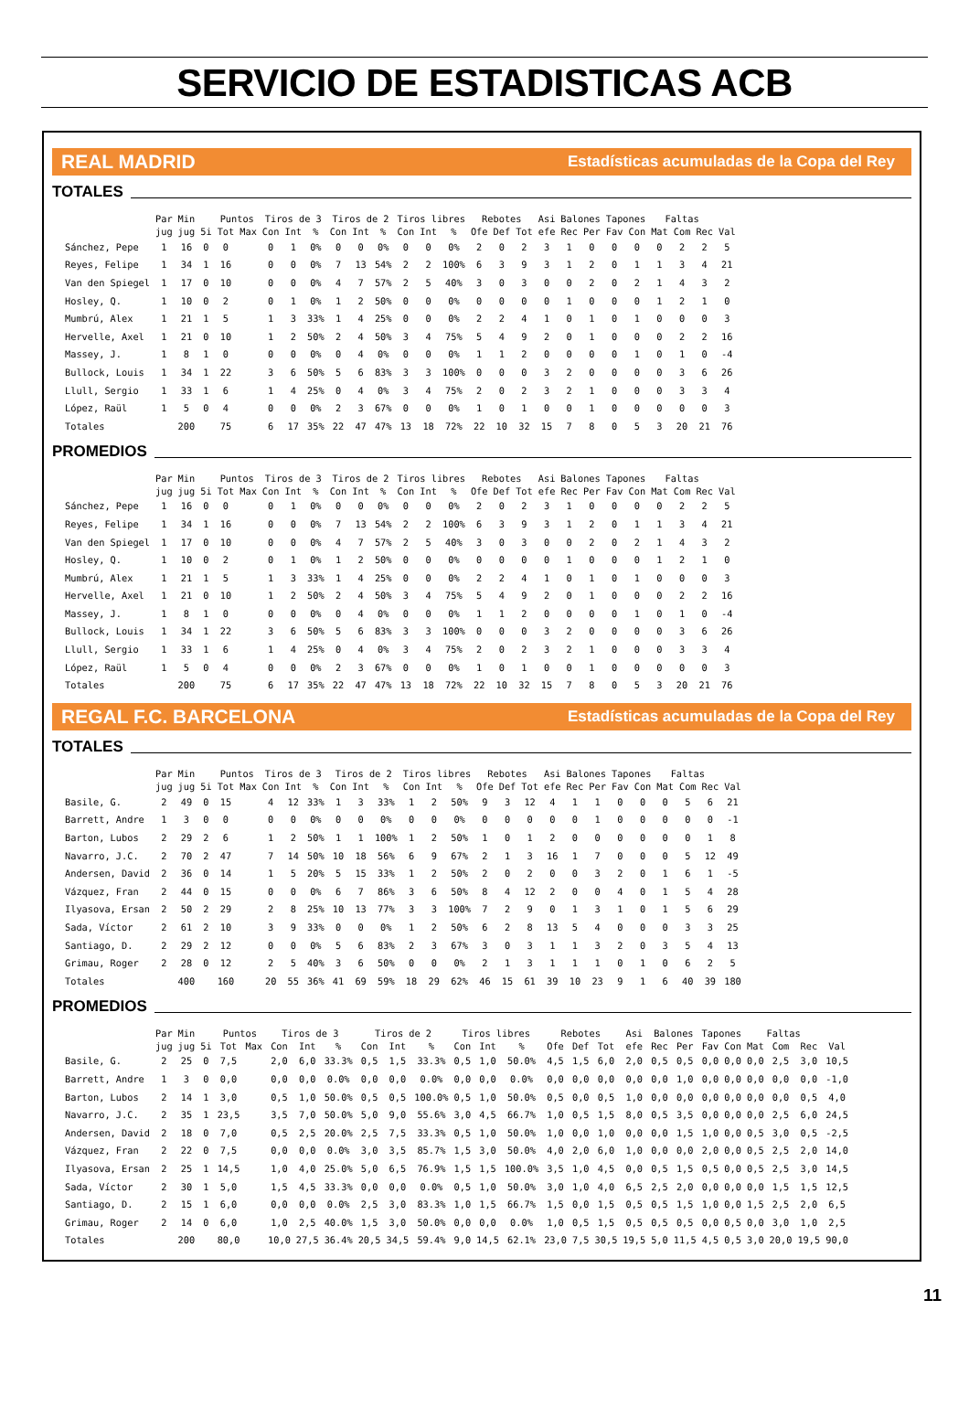SERVICIO DE ESTADISTICAS ACB
REAL MADRID Estadísticas acumuladas de la Copa del Rey
TOTALES
| | Par | Min | | Puntos | | Tiros de 3 | | | Tiros de 2 | | | Tiros libres | | | Rebotes | | | Asi | Balones | | Tapones | | Faltas | | | |
| --- | --- | --- | --- | --- | --- | --- | --- | --- | --- | --- | --- | --- | --- | --- | --- | --- | --- | --- | --- | --- | --- | --- | --- | --- | --- | --- |
| | jug | jug | 5i | Tot | Max | Con | Int | % | Con | Int | % | Con | Int | % | Ofe | Def | Tot | efe | Rec | Per | Fav | Con | Mat | Com | Rec | Val |
| Sánchez, Pepe | 1 | 16 | 0 | 0 | | 0 | 1 | 0% | 0 | 0 | 0% | 0 | 0 | 0% | 2 | 0 | 2 | 3 | 1 | 0 | 0 | 0 | 0 | 2 | 2 | 5 |
| Reyes, Felipe | 1 | 34 | 1 | 16 | | 0 | 0 | 0% | 7 | 13 | 54% | 2 | 2 | 100% | 6 | 3 | 9 | 3 | 1 | 2 | 0 | 1 | 1 | 3 | 4 | 21 |
| Van den Spiegel | 1 | 17 | 0 | 10 | | 0 | 0 | 0% | 4 | 7 | 57% | 2 | 5 | 40% | 3 | 0 | 3 | 0 | 0 | 2 | 0 | 2 | 1 | 4 | 3 | 2 |
| Hosley, Q. | 1 | 10 | 0 | 2 | | 0 | 1 | 0% | 1 | 2 | 50% | 0 | 0 | 0% | 0 | 0 | 0 | 0 | 1 | 0 | 0 | 0 | 1 | 2 | 1 | 0 |
| Mumbrú, Alex | 1 | 21 | 1 | 5 | | 1 | 3 | 33% | 1 | 4 | 25% | 0 | 0 | 0% | 2 | 2 | 4 | 1 | 0 | 1 | 0 | 1 | 0 | 0 | 0 | 3 |
| Hervelle, Axel | 1 | 21 | 0 | 10 | | 1 | 2 | 50% | 2 | 4 | 50% | 3 | 4 | 75% | 5 | 4 | 9 | 2 | 0 | 1 | 0 | 0 | 0 | 2 | 2 | 16 |
| Massey, J. | 1 | 8 | 1 | 0 | | 0 | 0 | 0% | 0 | 4 | 0% | 0 | 0 | 0% | 1 | 1 | 2 | 0 | 0 | 0 | 0 | 1 | 0 | 1 | 0 | -4 |
| Bullock, Louis | 1 | 34 | 1 | 22 | | 3 | 6 | 50% | 5 | 6 | 83% | 3 | 3 | 100% | 0 | 0 | 0 | 3 | 2 | 0 | 0 | 0 | 0 | 3 | 6 | 26 |
| Llull, Sergio | 1 | 33 | 1 | 6 | | 1 | 4 | 25% | 0 | 4 | 0% | 3 | 4 | 75% | 2 | 0 | 2 | 3 | 2 | 1 | 0 | 0 | 0 | 3 | 3 | 4 |
| López, Raül | 1 | 5 | 0 | 4 | | 0 | 0 | 0% | 2 | 3 | 67% | 0 | 0 | 0% | 1 | 0 | 1 | 0 | 0 | 1 | 0 | 0 | 0 | 0 | 0 | 3 |
| Totales | | 200 | | 75 | | 6 | 17 | 35% | 22 | 47 | 47% | 13 | 18 | 72% | 22 | 10 | 32 | 15 | 7 | 8 | 0 | 5 | 3 | 20 | 21 | 76 |
PROMEDIOS
| | Par | Min | | Puntos | | Tiros de 3 | | | Tiros de 2 | | | Tiros libres | | | Rebotes | | | Asi | Balones | | Tapones | | Faltas | | | |
| --- | --- | --- | --- | --- | --- | --- | --- | --- | --- | --- | --- | --- | --- | --- | --- | --- | --- | --- | --- | --- | --- | --- | --- | --- | --- | --- |
| | jug | jug | 5i | Tot | Max | Con | Int | % | Con | Int | % | Con | Int | % | Ofe | Def | Tot | efe | Rec | Per | Fav | Con | Mat | Com | Rec | Val |
| Sánchez, Pepe | 1 | 16 | 0 | 0 | | 0 | 1 | 0% | 0 | 0 | 0% | 0 | 0 | 0% | 2 | 0 | 2 | 3 | 1 | 0 | 0 | 0 | 0 | 2 | 2 | 5 |
| Reyes, Felipe | 1 | 34 | 1 | 16 | | 0 | 0 | 0% | 7 | 13 | 54% | 2 | 2 | 100% | 6 | 3 | 9 | 3 | 1 | 2 | 0 | 1 | 1 | 3 | 4 | 21 |
| Van den Spiegel | 1 | 17 | 0 | 10 | | 0 | 0 | 0% | 4 | 7 | 57% | 2 | 5 | 40% | 3 | 0 | 3 | 0 | 0 | 2 | 0 | 2 | 1 | 4 | 3 | 2 |
| Hosley, Q. | 1 | 10 | 0 | 2 | | 0 | 1 | 0% | 1 | 2 | 50% | 0 | 0 | 0% | 0 | 0 | 0 | 0 | 1 | 0 | 0 | 0 | 1 | 2 | 1 | 0 |
| Mumbrú, Alex | 1 | 21 | 1 | 5 | | 1 | 3 | 33% | 1 | 4 | 25% | 0 | 0 | 0% | 2 | 2 | 4 | 1 | 0 | 1 | 0 | 1 | 0 | 0 | 0 | 3 |
| Hervelle, Axel | 1 | 21 | 0 | 10 | | 1 | 2 | 50% | 2 | 4 | 50% | 3 | 4 | 75% | 5 | 4 | 9 | 2 | 0 | 1 | 0 | 0 | 0 | 2 | 2 | 16 |
| Massey, J. | 1 | 8 | 1 | 0 | | 0 | 0 | 0% | 0 | 4 | 0% | 0 | 0 | 0% | 1 | 1 | 2 | 0 | 0 | 0 | 0 | 1 | 0 | 1 | 0 | -4 |
| Bullock, Louis | 1 | 34 | 1 | 22 | | 3 | 6 | 50% | 5 | 6 | 83% | 3 | 3 | 100% | 0 | 0 | 0 | 3 | 2 | 0 | 0 | 0 | 0 | 3 | 6 | 26 |
| Llull, Sergio | 1 | 33 | 1 | 6 | | 1 | 4 | 25% | 0 | 4 | 0% | 3 | 4 | 75% | 2 | 0 | 2 | 3 | 2 | 1 | 0 | 0 | 0 | 3 | 3 | 4 |
| López, Raül | 1 | 5 | 0 | 4 | | 0 | 0 | 0% | 2 | 3 | 67% | 0 | 0 | 0% | 1 | 0 | 1 | 0 | 0 | 1 | 0 | 0 | 0 | 0 | 0 | 3 |
| Totales | | 200 | | 75 | | 6 | 17 | 35% | 22 | 47 | 47% | 13 | 18 | 72% | 22 | 10 | 32 | 15 | 7 | 8 | 0 | 5 | 3 | 20 | 21 | 76 |
REGAL F.C. BARCELONA Estadísticas acumuladas de la Copa del Rey
TOTALES
| | Par | Min | | Puntos | | Tiros de 3 | | | Tiros de 2 | | | Tiros libres | | | Rebotes | | | Asi | Balones | | Tapones | | Faltas | | | |
| --- | --- | --- | --- | --- | --- | --- | --- | --- | --- | --- | --- | --- | --- | --- | --- | --- | --- | --- | --- | --- | --- | --- | --- | --- | --- | --- |
| | jug | jug | 5i | Tot | Max | Con | Int | % | Con | Int | % | Con | Int | % | Ofe | Def | Tot | efe | Rec | Per | Fav | Con | Mat | Com | Rec | Val |
| Basile, G. | 2 | 49 | 0 | 15 | | 4 | 12 | 33% | 1 | 3 | 33% | 1 | 2 | 50% | 9 | 3 | 12 | 4 | 1 | 1 | 0 | 0 | 0 | 5 | 6 | 21 |
| Barrett, Andre | 1 | 3 | 0 | 0 | | 0 | 0 | 0% | 0 | 0 | 0% | 0 | 0 | 0% | 0 | 0 | 0 | 0 | 0 | 1 | 0 | 0 | 0 | 0 | 0 | -1 |
| Barton, Lubos | 2 | 29 | 2 | 6 | | 1 | 2 | 50% | 1 | 1 | 100% | 1 | 2 | 50% | 1 | 0 | 1 | 2 | 0 | 0 | 0 | 0 | 0 | 0 | 1 | 8 |
| Navarro, J.C. | 2 | 70 | 2 | 47 | | 7 | 14 | 50% | 10 | 18 | 56% | 6 | 9 | 67% | 2 | 1 | 3 | 16 | 1 | 7 | 0 | 0 | 0 | 5 | 12 | 49 |
| Andersen, David | 2 | 36 | 0 | 14 | | 1 | 5 | 20% | 5 | 15 | 33% | 1 | 2 | 50% | 2 | 0 | 2 | 0 | 0 | 3 | 2 | 0 | 1 | 6 | 1 | -5 |
| Vázquez, Fran | 2 | 44 | 0 | 15 | | 0 | 0 | 0% | 6 | 7 | 86% | 3 | 6 | 50% | 8 | 4 | 12 | 2 | 0 | 0 | 4 | 0 | 1 | 5 | 4 | 28 |
| Ilyasova, Ersan | 2 | 50 | 2 | 29 | | 2 | 8 | 25% | 10 | 13 | 77% | 3 | 3 | 100% | 7 | 2 | 9 | 0 | 1 | 3 | 1 | 0 | 1 | 5 | 6 | 29 |
| Sada, Víctor | 2 | 61 | 2 | 10 | | 3 | 9 | 33% | 0 | 0 | 0% | 1 | 2 | 50% | 6 | 2 | 8 | 13 | 5 | 4 | 0 | 0 | 0 | 3 | 3 | 25 |
| Santiago, D. | 2 | 29 | 2 | 12 | | 0 | 0 | 0% | 5 | 6 | 83% | 2 | 3 | 67% | 3 | 0 | 3 | 1 | 1 | 3 | 2 | 0 | 3 | 5 | 4 | 13 |
| Grimau, Roger | 2 | 28 | 0 | 12 | | 2 | 5 | 40% | 3 | 6 | 50% | 0 | 0 | 0% | 2 | 1 | 3 | 1 | 1 | 1 | 0 | 1 | 0 | 6 | 2 | 5 |
| Totales | | 400 | | 160 | | 20 | 55 | 36% | 41 | 69 | 59% | 18 | 29 | 62% | 46 | 15 | 61 | 39 | 10 | 23 | 9 | 1 | 6 | 40 | 39 | 180 |
PROMEDIOS
| | Par | Min | | Puntos | | Tiros de 3 | | | Tiros de 2 | | | Tiros libres | | | Rebotes | | | Asi | Balones | | Tapones | | Faltas | | | |
| --- | --- | --- | --- | --- | --- | --- | --- | --- | --- | --- | --- | --- | --- | --- | --- | --- | --- | --- | --- | --- | --- | --- | --- | --- | --- | --- |
| | jug | jug | 5i | Tot | Max | Con | Int | % | Con | Int | % | Con | Int | % | Ofe | Def | Tot | efe | Rec | Per | Fav | Con | Mat | Com | Rec | Val |
| Basile, G. | 2 | 25 | 0 | 7,5 | | 2,0 | 6,0 | 33.3% | 0,5 | 1,5 | 33.3% | 0,5 | 1,0 | 50.0% | 4,5 | 1,5 | 6,0 | 2,0 | 0,5 | 0,5 | 0,0 | 0,0 | 0,0 | 2,5 | 3,0 | 10,5 |
| Barrett, Andre | 1 | 3 | 0 | 0,0 | | 0,0 | 0,0 | 0.0% | 0,0 | 0,0 | 0.0% | 0,0 | 0,0 | 0.0% | 0,0 | 0,0 | 0,0 | 0,0 | 0,0 | 1,0 | 0,0 | 0,0 | 0,0 | 0,0 | 0,0 | -1,0 |
| Barton, Lubos | 2 | 14 | 1 | 3,0 | | 0,5 | 1,0 | 50.0% | 0,5 | 0,5 | 100.0% | 0,5 | 1,0 | 50.0% | 0,5 | 0,0 | 0,5 | 1,0 | 0,0 | 0,0 | 0,0 | 0,0 | 0,0 | 0,0 | 0,5 | 4,0 |
| Navarro, J.C. | 2 | 35 | 1 | 23,5 | | 3,5 | 7,0 | 50.0% | 5,0 | 9,0 | 55.6% | 3,0 | 4,5 | 66.7% | 1,0 | 0,5 | 1,5 | 8,0 | 0,5 | 3,5 | 0,0 | 0,0 | 0,0 | 2,5 | 6,0 | 24,5 |
| Andersen, David | 2 | 18 | 0 | 7,0 | | 0,5 | 2,5 | 20.0% | 2,5 | 7,5 | 33.3% | 0,5 | 1,0 | 50.0% | 1,0 | 0,0 | 1,0 | 0,0 | 0,0 | 1,5 | 1,0 | 0,0 | 0,5 | 3,0 | 0,5 | -2,5 |
| Vázquez, Fran | 2 | 22 | 0 | 7,5 | | 0,0 | 0,0 | 0.0% | 3,0 | 3,5 | 85.7% | 1,5 | 3,0 | 50.0% | 4,0 | 2,0 | 6,0 | 1,0 | 0,0 | 0,0 | 2,0 | 0,0 | 0,5 | 2,5 | 2,0 | 14,0 |
| Ilyasova, Ersan | 2 | 25 | 1 | 14,5 | | 1,0 | 4,0 | 25.0% | 5,0 | 6,5 | 76.9% | 1,5 | 1,5 | 100.0% | 3,5 | 1,0 | 4,5 | 0,0 | 0,5 | 1,5 | 0,5 | 0,0 | 0,5 | 2,5 | 3,0 | 14,5 |
| Sada, Víctor | 2 | 30 | 1 | 5,0 | | 1,5 | 4,5 | 33.3% | 0,0 | 0,0 | 0.0% | 0,5 | 1,0 | 50.0% | 3,0 | 1,0 | 4,0 | 6,5 | 2,5 | 2,0 | 0,0 | 0,0 | 0,0 | 1,5 | 1,5 | 12,5 |
| Santiago, D. | 2 | 15 | 1 | 6,0 | | 0,0 | 0,0 | 0.0% | 2,5 | 3,0 | 83.3% | 1,0 | 1,5 | 66.7% | 1,5 | 0,0 | 1,5 | 0,5 | 0,5 | 1,5 | 1,0 | 0,0 | 1,5 | 2,5 | 2,0 | 6,5 |
| Grimau, Roger | 2 | 14 | 0 | 6,0 | | 1,0 | 2,5 | 40.0% | 1,5 | 3,0 | 50.0% | 0,0 | 0,0 | 0.0% | 1,0 | 0,5 | 1,5 | 0,5 | 0,5 | 0,5 | 0,0 | 0,5 | 0,0 | 3,0 | 1,0 | 2,5 |
| Totales | | 200 | | 80,0 | | 10,0 | 27,5 | 36.4% | 20,5 | 34,5 | 59.4% | 9,0 | 14,5 | 62.1% | 23,0 | 7,5 | 30,5 | 19,5 | 5,0 | 11,5 | 4,5 | 0,5 | 3,0 | 20,0 | 19,5 | 90,0 |
11